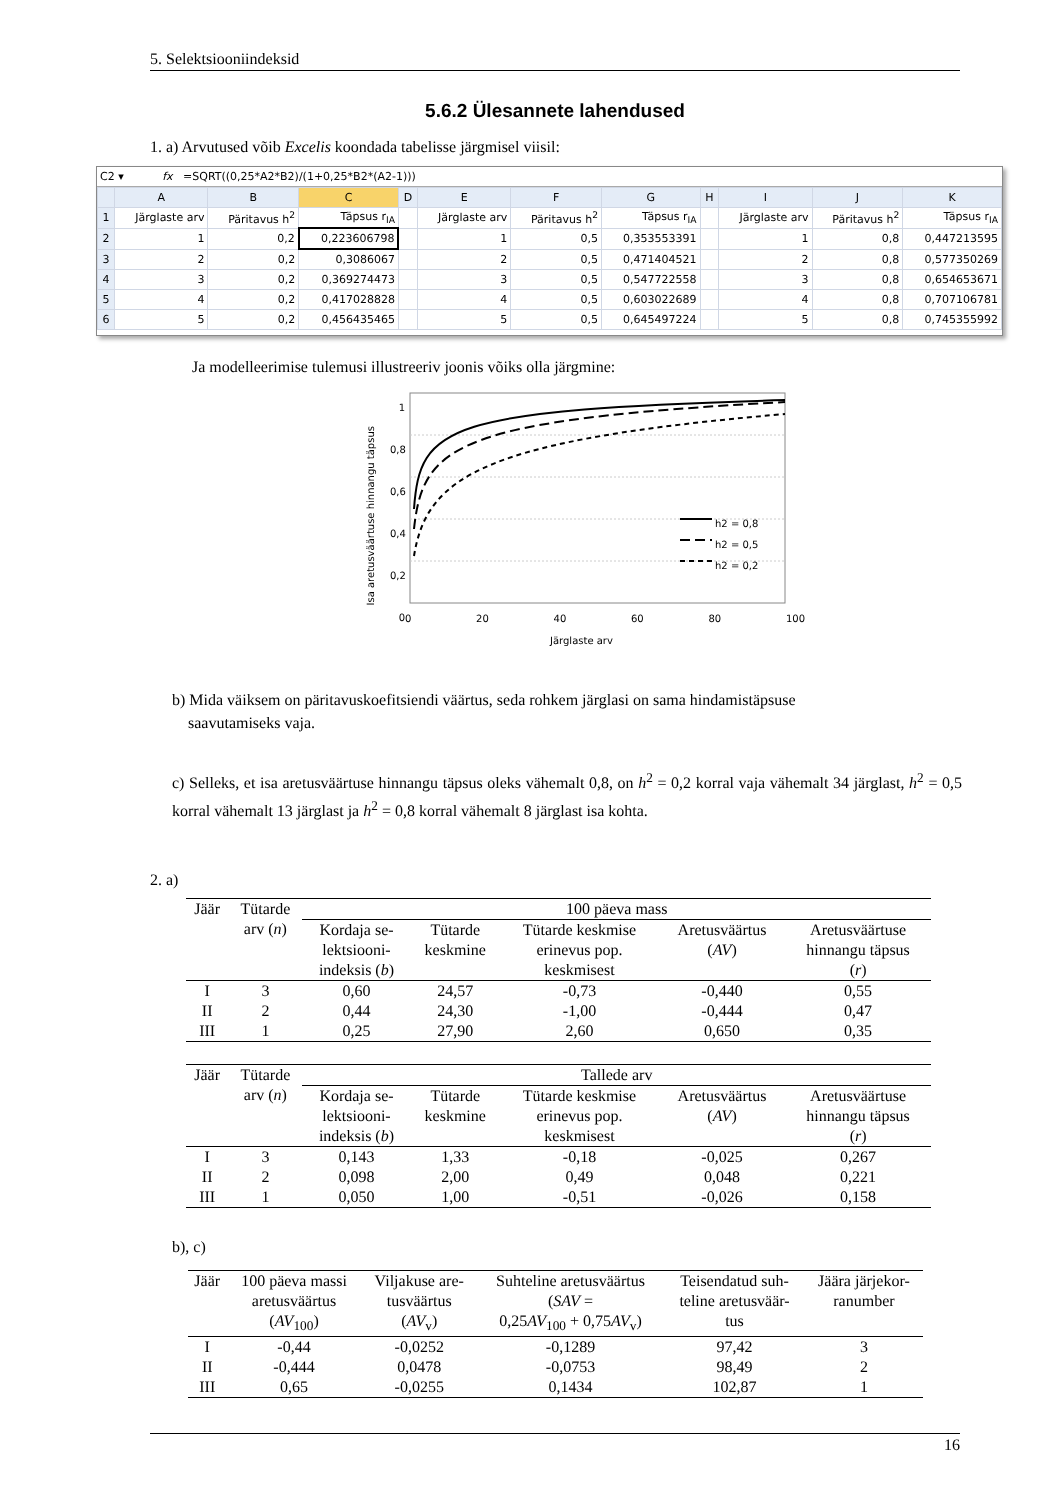5. Selektsiooniindeksid
5.6.2 Ülesannete lahendused
1. a) Arvutused võib Excelis koondada tabelisse järgmisel viisil:
C2 ▾ fx =SQRT((0,25*A2*B2)/(1+0,25*B2*(A2-1)))
| | A | B | C | D | E | F | G | H | I | J | K |
| 1 | Järglaste arv | Päritavus h<sup>2</sup> | Täpsus r<sub>IA</sub> | | Järglaste arv | Päritavus h<sup>2</sup> | Täpsus r<sub>IA</sub> | | Järglaste arv | Päritavus h<sup>2</sup> | Täpsus r<sub>IA</sub> |
| 2 | 1 | 0,2 | 0,223606798 | | 1 | 0,5 | 0,353553391 | | 1 | 0,8 | 0,447213595 |
| 3 | 2 | 0,2 | 0,3086067 | | 2 | 0,5 | 0,471404521 | | 2 | 0,8 | 0,577350269 |
| 4 | 3 | 0,2 | 0,369274473 | | 3 | 0,5 | 0,547722558 | | 3 | 0,8 | 0,654653671 |
| 5 | 4 | 0,2 | 0,417028828 | | 4 | 0,5 | 0,603022689 | | 4 | 0,8 | 0,707106781 |
| 6 | 5 | 0,2 | 0,456435465 | | 5 | 0,5 | 0,645497224 | | 5 | 0,8 | 0,745355992 |
Ja modelleerimise tulemusi illustreeriv joonis võiks olla järgmine:
h2 = 0,8
h2 = 0,5
h2 = 0,2
1 0,8 0,6 0,4 0,2 0
0 20 40 60 80 100
Järglaste arv
Isa aretusväärtuse hinnangu täpsus
b) Mida väiksem on päritavuskoefitsiendi väärtus, seda rohkem järglasi on sama hindamistäpsuse
saavutamiseks vaja.
c) Selleks, et isa aretusväärtuse hinnangu täpsus oleks vähemalt 0,8, on h<sup>2</sup> = 0,2 korral vaja vähemalt 34 järglast, h<sup>2</sup> = 0,5 korral vähemalt 13 järglast ja h<sup>2</sup> = 0,8 korral vähemalt 8 järglast isa kohta.
2. a)
| Jäär | Tütarde arv ( n ) | 100 päeva mass | | | | |
| --- | --- | --- | --- | --- | --- | --- |
| | | Kordaja se- lektsiooni- indeksis ( b ) | Tütarde keskmine | Tütarde keskmise erinevus pop. keskmisest | Aretusväärtus ( AV ) | Aretusväärtuse hinnangu täpsus ( r ) |
| I | 3 | 0,60 | 24,57 | -0,73 | -0,440 | 0,55 |
| II | 2 | 0,44 | 24,30 | -1,00 | -0,444 | 0,47 |
| III | 1 | 0,25 | 27,90 | 2,60 | 0,650 | 0,35 |
| Jäär | Tütarde arv ( n ) | Tallede arv | | | | |
| --- | --- | --- | --- | --- | --- | --- |
| | | Kordaja se- lektsiooni- indeksis ( b ) | Tütarde keskmine | Tütarde keskmise erinevus pop. keskmisest | Aretusväärtus ( AV ) | Aretusväärtuse hinnangu täpsus ( r ) |
| I | 3 | 0,143 | 1,33 | -0,18 | -0,025 | 0,267 |
| II | 2 | 0,098 | 2,00 | 0,49 | 0,048 | 0,221 |
| III | 1 | 0,050 | 1,00 | -0,51 | -0,026 | 0,158 |
b), c)
| Jäär | 100 päeva massi aretusväärtus ( AV<sub>100</sub>) | Viljakuse are- tusväärtus ( AV<sub>v</sub>) | Suhteline aretusväärtus ( SAV = 0,25 AV<sub>100</sub> + 0,75 AV<sub>v</sub>) | Teisendatud suh- teline aretusväär- tus | Jäära järjekor- ranumber |
| --- | --- | --- | --- | --- | --- |
| I | -0,44 | -0,0252 | -0,1289 | 97,42 | 3 |
| II | -0,444 | 0,0478 | -0,0753 | 98,49 | 2 |
| III | 0,65 | -0,0255 | 0,1434 | 102,87 | 1 |
16